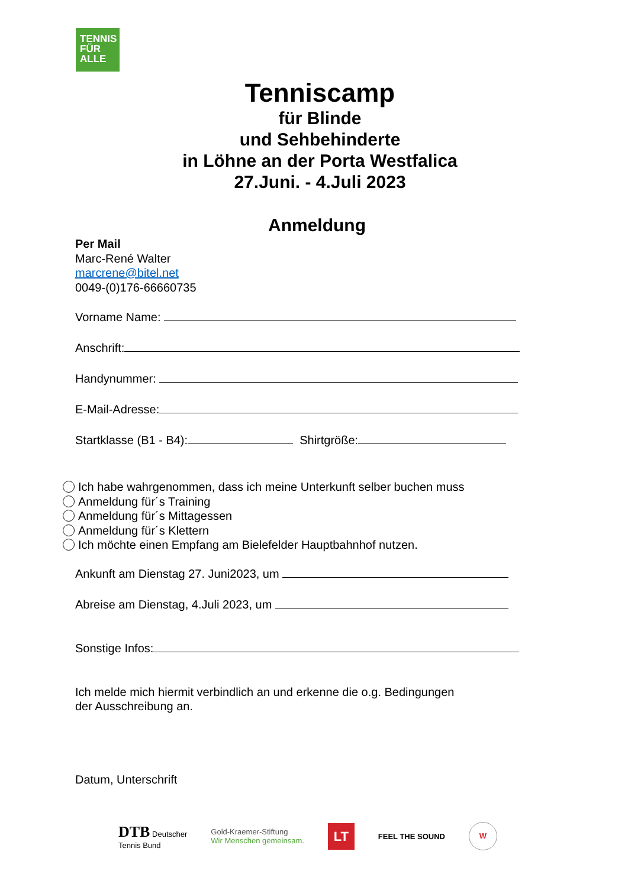TENNIS
FÜR
ALLE
Tenniscamp
für Blinde
und Sehbehinderte
in Löhne an der Porta Westfalica
27.Juni. - 4.Juli 2023
Anmeldung
Per Mail
Marc-René Walter
marcrene@bitel.net
0049-(0)176-66660735
Vorname Name:
Anschrift:
Handynummer:
E-Mail-Adresse:
Startklasse (B1 - B4): Shirtgröße:
Ich habe wahrgenommen, dass ich meine Unterkunft selber buchen muss
Anmeldung für´s Training
Anmeldung für´s Mittagessen
Anmeldung für´s Klettern
Ich möchte einen Empfang am Bielefelder Hauptbahnhof nutzen.
Ankunft am Dienstag 27. Juni2023, um
Abreise am Dienstag, 4.Juli 2023, um
Sonstige Infos:
Ich melde mich hiermit verbindlich an und erkenne die o.g. Bedingungen
der Ausschreibung an.
Datum, Unterschrift
DTB Deutscher
Tennis Bund
Gold-Kraemer-Stiftung
Wir Menschen gemeinsam.
LT
FEEL THE SOUND
W